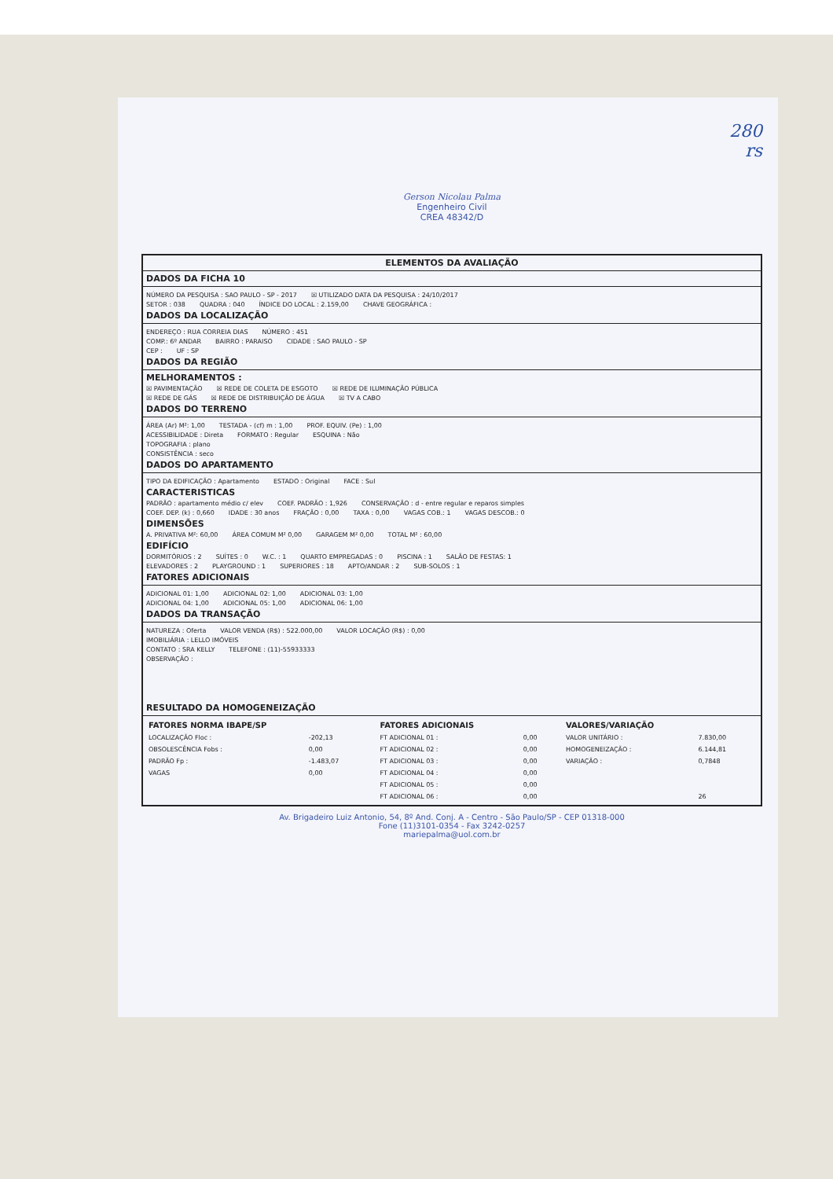280
rs
Gerson Nicolau Palma
Engenheiro Civil
CREA 48342/D
ELEMENTOS DA AVALIAÇÃO
DADOS DA FICHA 10
NÚMERO DA PESQUISA : SAO PAULO - SP - 2017 ☒ UTILIZADO DATA DA PESQUISA : 24/10/2017
SETOR : 038 QUADRA : 040 ÍNDICE DO LOCAL : 2.159,00 CHAVE GEOGRÁFICA :
DADOS DA LOCALIZAÇÃO
ENDEREÇO : RUA CORREIA DIAS NÚMERO : 451
COMP.: 6º ANDAR BAIRRO : PARAISO CIDADE : SAO PAULO - SP
CEP : UF : SP
DADOS DA REGIÃO
MELHORAMENTOS :
☒ PAVIMENTAÇÃO ☒ REDE DE COLETA DE ESGOTO ☒ REDE DE ILUMINAÇÃO PÚBLICA
☒ REDE DE GÁS ☒ REDE DE DISTRIBUIÇÃO DE ÁGUA ☒ TV A CABO
DADOS DO TERRENO
ÁREA (Ar) M²: 1,00 TESTADA - (cf) m : 1,00 PROF. EQUIV. (Pe) : 1,00
ACESSIBILIDADE : Direta FORMATO : Regular ESQUINA : Não
TOPOGRAFIA : plano
CONSISTÊNCIA : seco
DADOS DO APARTAMENTO
TIPO DA EDIFICAÇÃO : Apartamento ESTADO : Original FACE : Sul
CARACTERISTICAS
PADRÃO : apartamento médio c/ elev COEF. PADRÃO : 1,926 CONSERVAÇÃO : d - entre regular e reparos simples
COEF. DEP. (k) : 0,660 IDADE : 30 anos FRAÇÃO : 0,00 TAXA : 0,00 VAGAS COB.: 1 VAGAS DESCOB.: 0
DIMENSÕES
A. PRIVATIVA M²: 60,00 ÁREA COMUM M² 0,00 GARAGEM M² 0,00 TOTAL M² : 60,00
EDIFÍCIO
DORMITÓRIOS : 2 SUÍTES : 0 W.C. : 1 QUARTO EMPREGADAS : 0 PISCINA : 1 SALÃO DE FESTAS: 1
ELEVADORES : 2 PLAYGROUND : 1 SUPERIORES : 18 APTO/ANDAR : 2 SUB-SOLOS : 1
FATORES ADICIONAIS
ADICIONAL 01: 1,00 ADICIONAL 02: 1,00 ADICIONAL 03: 1,00
ADICIONAL 04: 1,00 ADICIONAL 05: 1,00 ADICIONAL 06: 1,00
DADOS DA TRANSAÇÃO
NATUREZA : Oferta VALOR VENDA (R$) : 522.000,00 VALOR LOCAÇÃO (R$) : 0,00
IMOBILIÁRIA : LELLO IMÓVEIS
CONTATO : SRA KELLY TELEFONE : (11)-55933333
OBSERVAÇÃO :
RESULTADO DA HOMOGENEIZAÇÃO
| FATORES NORMA IBAPE/SP | | FATORES ADICIONAIS | | VALORES/VARIAÇÃO | |
| --- | --- | --- | --- | --- | --- |
| LOCALIZAÇÃO Floc : | -202,13 | FT ADICIONAL 01 : | 0,00 | VALOR UNITÁRIO : | 7.830,00 |
| OBSOLESCÊNCIA Fobs : | 0,00 | FT ADICIONAL 02 : | 0,00 | HOMOGENEIZAÇÃO : | 6.144,81 |
| PADRÃO Fp : | -1.483,07 | FT ADICIONAL 03 : | 0,00 | VARIAÇÃO : | 0,7848 |
| VAGAS | 0,00 | FT ADICIONAL 04 : | 0,00 | | |
| | | FT ADICIONAL 05 : | 0,00 | | |
| | | FT ADICIONAL 06 : | 0,00 | | 26 |
Av. Brigadeiro Luiz Antonio, 54, 8º And. Conj. A - Centro - São Paulo/SP - CEP 01318-000
Fone (11)3101-0354 - Fax 3242-0257
mariepalma@uol.com.br